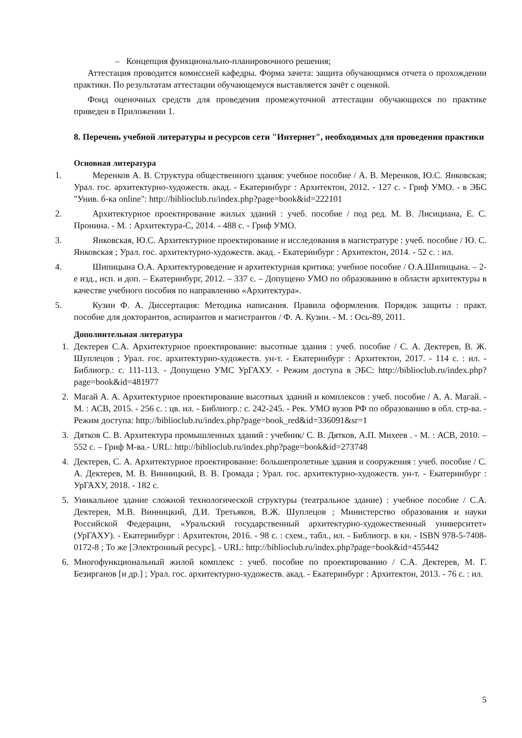– Концепция функционально-планировочного решения;
Аттестация проводится комиссией кафедры. Форма зачета: защита обучающимся отчета о прохождении практики. По результатам аттестации обучающемуся выставляется зачёт с оценкой.
Фонд оценочных средств для проведения промежуточной аттестации обучающихся по практике приведен в Приложении 1.
8. Перечень учебной литературы и ресурсов сети "Интернет", необходимых для проведения практики
Основная литература
1. Меренков А. В. Структура общественного здания: учебное пособие / А. В. Меренков, Ю.С. Янковская; Урал. гос. архитектурно-художеств. акад. - Екатеринбург : Архитектон, 2012. - 127 с. - Гриф УМО. - в ЭБС "Унив. б-ка online": http://biblioclub.ru/index.php?page=book&id=222101
2. Архитектурное проектирование жилых зданий : учеб. пособие / под ред. М. В. Лисициана, Е. С. Пронина. - М. : Архитектура-С, 2014. - 488 с. - Гриф УМО.
3. Янковская, Ю.С. Архитектурное проектирование и исследования в магистратуре : учеб. пособие / Ю. С. Янковская ; Урал. гос. архитектурно-художеств. акад. - Екатеринбург : Архитектон, 2014. - 52 с. : ил.
4. Шипицына О.А. Архитектуроведение и архитектурная критика: учебное пособие / О.А.Шипицына. – 2-е изд., исп. и доп. – Екатеринбург, 2012. – 337 с. – Допущено УМО по образованию в области архитектуры в качестве учебного пособия по направлению «Архитектура».
5. Кузин Ф. А. Диссертация: Методика написания. Правила оформления. Порядок защиты : практ. пособие для докторантов, аспирантов и магистрантов / Ф. А. Кузин. - М. : Ось-89, 2011.
Дополнительная литература
1. Дектерев С.А. Архитектурное проектирование: высотные здания : учеб. пособие / С. А. Дектерев, В. Ж. Шуплецов ; Урал. гос. архитектурно-художеств. ун-т. - Екатеринбург : Архитектон, 2017. - 114 с. : ил. - Библиогр.: с. 111-113. - Допущено УМС УрГАХУ. - Режим доступа в ЭБС: http://biblioclub.ru/index.php?page=book&id=481977
2. Магай А. А. Архитектурное проектирование высотных зданий и комплексов : учеб. пособие / А. А. Магай. - М. : АСВ, 2015. - 256 с. : цв. ил. - Библиогр.: с. 242-245. - Рек. УМО вузов РФ по образованию в обл. стр-ва. - Режим доступа: http://biblioclub.ru/index.php?page=book_red&id=336091&sr=1
3. Дятков С. В. Архитектура промышленных зданий : учебник/ С. В. Дятков, А.П. Михеев . - М. : АСВ, 2010. – 552 с. – Гриф М-ва.- URL: http://biblioclub.ru/index.php?page=book&id=273748
4. Дектерев, С. А. Архитектурное проектирование: большепролетные здания и сооружения : учеб. пособие / С. А. Дектерев, М. В. Винницкий, В. В. Громада ; Урал. гос. архитектурно-художеств. ун-т. - Екатеринбург : УрГАХУ, 2018. - 182 с.
5. Уникальное здание сложной технологической структуры (театральное здание) : учебное пособие / С.А. Дектерев, М.В. Винницкий, Д.И. Третьяков, В.Ж. Шуплецов ; Министерство образования и науки Российской Федерации, «Уральский государственный архитектурно-художественный университет» (УрГАХУ). - Екатеринбург : Архитектон, 2016. - 98 с. : схем., табл., ил. - Библиогр. в кн. - ISBN 978-5-7408-0172-8 ; То же [Электронный ресурс]. - URL: http://biblioclub.ru/index.php?page=book&id=455442
6. Многофункциональный жилой комплекс : учеб. пособие по проектированию / С.А. Дектерев, М. Г. Безирганов [и др.] ; Урал. гос. архитектурно-художеств. акад. - Екатеринбург : Архитектон, 2013. - 76 с. : ил.
5